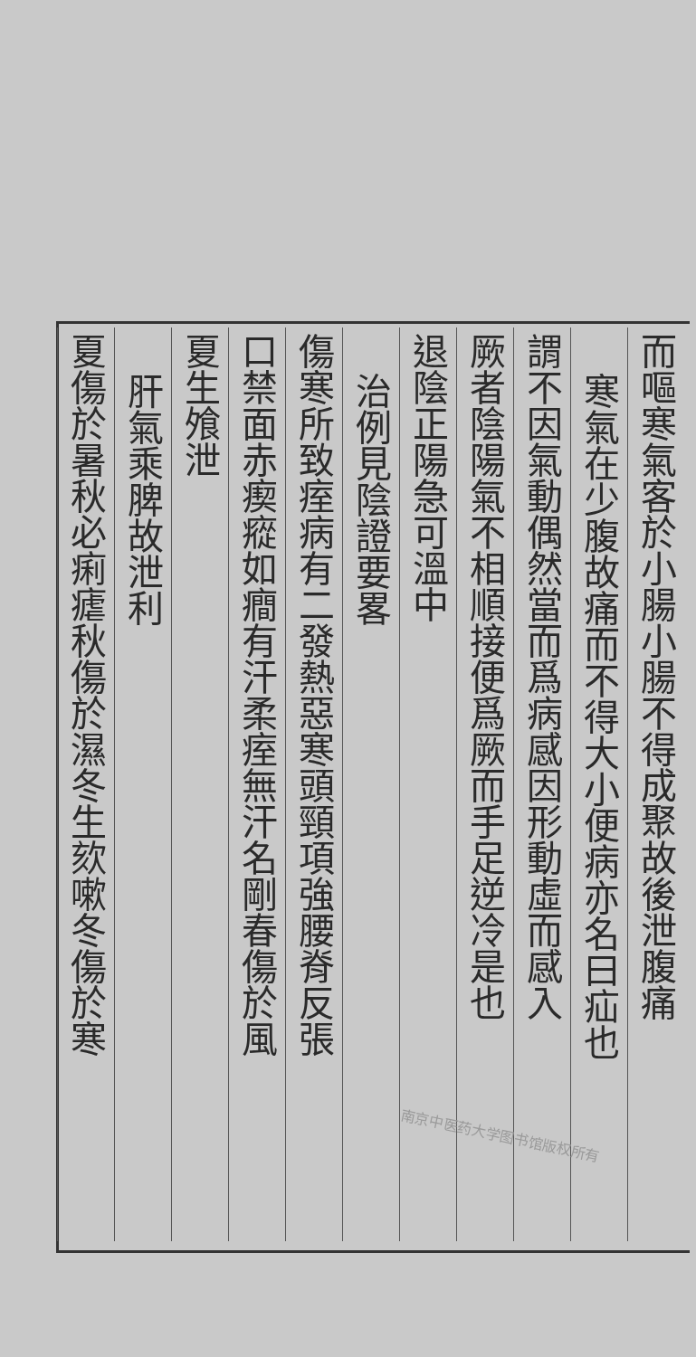而嘔寒氣客於小腸小腸不得成聚故後泄腹痛
寒氣在少腹故痛而不得大小便病亦名曰疝也
謂不因氣動偶然當而爲病感因形動虛而感入
厥者陰陽氣不相順接便爲厥而手足逆冷是也
退陰正陽急可溫中
治例見陰證要畧
傷寒所致痓病有二發熱惡寒頭頸項強腰脊反張
口禁面赤瘈瘲如癎有汗柔痓無汗名剛春傷於風
夏生飧泄
肝氣乘脾故泄利
夏傷於暑秋必痢瘧秋傷於濕冬生欬嗽冬傷於寒
南京中医药大学图书馆版权所有